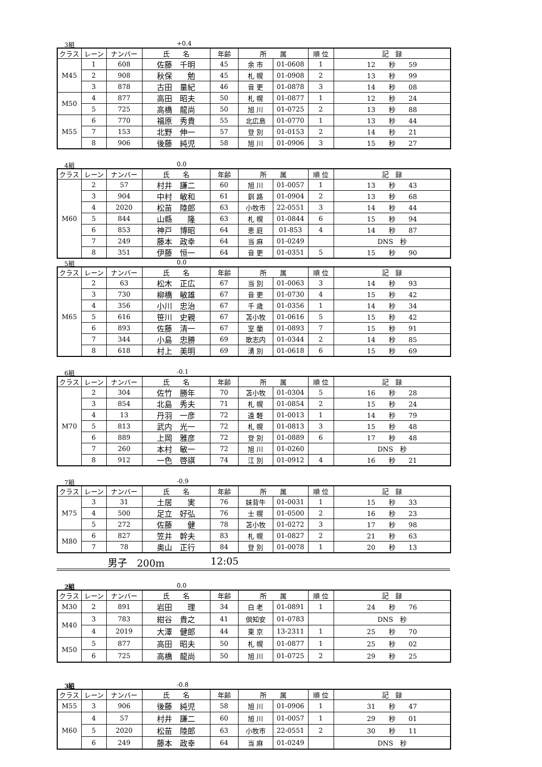3組 +0.4
| クラス | レーン | ナンバー | 氏 名 | 年齢 | 所 属 | | 順 位 | 記 録 |
| --- | --- | --- | --- | --- | --- | --- | --- | --- |
| M45 | 1 | 608 | 佐藤 千明 | 45 | 余 市 | 01-0608 | 1 | 12 秒 59 |
| | 2 | 908 | 秋保 勉 | 45 | 札 幌 | 01-0908 | 2 | 13 秒 99 |
| | 3 | 878 | 古田 量紀 | 46 | 音 更 | 01-0878 | 3 | 14 秒 08 |
| M50 | 4 | 877 | 高田 昭夫 | 50 | 札 幌 | 01-0877 | 1 | 12 秒 24 |
| | 5 | 725 | 高橋 龍尚 | 50 | 旭 川 | 01-0725 | 2 | 13 秒 88 |
| M55 | 6 | 770 | 福原 秀貴 | 55 | 北広島 | 01-0770 | 1 | 13 秒 44 |
| | 7 | 153 | 北野 伸一 | 57 | 登 別 | 01-0153 | 2 | 14 秒 21 |
| | 8 | 906 | 後藤 純児 | 58 | 旭 川 | 01-0906 | 3 | 15 秒 27 |
4組 0.0
| クラス | レーン | ナンバー | 氏 名 | 年齢 | 所 属 | | 順 位 | 記 録 |
| --- | --- | --- | --- | --- | --- | --- | --- | --- |
| M60 | 2 | 57 | 村井 謙二 | 60 | 旭 川 | 01-0057 | 1 | 13 秒 43 |
| | 3 | 904 | 中村 敏和 | 61 | 釧 路 | 01-0904 | 2 | 13 秒 68 |
| | 4 | 2020 | 松苗 陸郎 | 63 | 小牧市 | 22-0551 | 3 | 14 秒 44 |
| | 5 | 844 | 山縣 隆 | 63 | 札 幌 | 01-0844 | 6 | 15 秒 94 |
| | 6 | 853 | 神戸 博昭 | 64 | 恵 庭 | 01-853 | 4 | 14 秒 87 |
| | 7 | 249 | 藤本 政幸 | 64 | 当 麻 | 01-0249 | | DNS 秒 |
| | 8 | 351 | 伊藤 恒一 | 64 | 音 更 | 01-0351 | 5 | 15 秒 90 |
5組 0.0
| クラス | レーン | ナンバー | 氏 名 | 年齢 | 所 属 | | 順 位 | 記 録 |
| --- | --- | --- | --- | --- | --- | --- | --- | --- |
| M65 | 2 | 63 | 松木 正広 | 67 | 当 別 | 01-0063 | 3 | 14 秒 93 |
| | 3 | 730 | 柳橋 敏雄 | 67 | 音 更 | 01-0730 | 4 | 15 秒 42 |
| | 4 | 356 | 小川 忠治 | 67 | 千 歳 | 01-0356 | 1 | 14 秒 34 |
| | 5 | 616 | 笹川 史親 | 67 | 苫小牧 | 01-0616 | 5 | 15 秒 42 |
| | 6 | 893 | 佐藤 清一 | 67 | 室 蘭 | 01-0893 | 7 | 15 秒 91 |
| | 7 | 344 | 小島 忠勝 | 69 | 歌志内 | 01-0344 | 2 | 14 秒 85 |
| | 8 | 618 | 村上 美明 | 69 | 湧 別 | 01-0618 | 6 | 15 秒 69 |
6組 -0.1
| クラス | レーン | ナンバー | 氏 名 | 年齢 | 所 属 | | 順 位 | 記 録 |
| --- | --- | --- | --- | --- | --- | --- | --- | --- |
| M70 | 2 | 304 | 佐竹 勝年 | 70 | 苫小牧 | 01-0304 | 5 | 16 秒 28 |
| | 3 | 854 | 北島 秀夫 | 71 | 札 幌 | 01-0854 | 2 | 15 秒 24 |
| | 4 | 13 | 丹羽 一彦 | 72 | 遠 軽 | 01-0013 | 1 | 14 秒 79 |
| | 5 | 813 | 武内 光一 | 72 | 札 幌 | 01-0813 | 3 | 15 秒 48 |
| | 6 | 889 | 上岡 雅彦 | 72 | 登 別 | 01-0889 | 6 | 17 秒 48 |
| | 7 | 260 | 本村 敏一 | 72 | 旭 川 | 01-0260 | | DNS 秒 |
| | 8 | 912 | 一色 啓祺 | 74 | 江 別 | 01-0912 | 4 | 16 秒 21 |
7組 -0.9
| クラス | レーン | ナンバー | 氏 名 | 年齢 | 所 属 | | 順 位 | 記 録 |
| --- | --- | --- | --- | --- | --- | --- | --- | --- |
| M75 | 3 | 31 | 土居 実 | 76 | 妹背牛 | 01-0031 | 1 | 15 秒 33 |
| | 4 | 500 | 足立 好弘 | 76 | 士 幌 | 01-0500 | 2 | 16 秒 23 |
| | 5 | 272 | 佐藤 健 | 78 | 苫小牧 | 01-0272 | 3 | 17 秒 98 |
| M80 | 6 | 827 | 笠井 幹夫 | 83 | 札 幌 | 01-0827 | 2 | 21 秒 63 |
| | 7 | 78 | 奥山 正行 | 84 | 登 別 | 01-0078 | 1 | 20 秒 13 |
男子　200m 12:05
2組 0.0
| クラス | レーン | ナンバー | 氏 名 | 年齢 | 所 属 | | 順 位 | 記 録 |
| --- | --- | --- | --- | --- | --- | --- | --- | --- |
| M30 | 2 | 891 | 岩田 理 | 34 | 白 老 | 01-0891 | 1 | 24 秒 76 |
| M40 | 3 | 783 | 紺谷 貴之 | 41 | 倶知安 | 01-0783 | | DNS 秒 |
| | 4 | 2019 | 大澤 健郎 | 44 | 東 京 | 13-2311 | 1 | 25 秒 70 |
| M50 | 5 | 877 | 高田 昭夫 | 50 | 札 幌 | 01-0877 | 1 | 25 秒 02 |
| | 6 | 725 | 高橋 龍尚 | 50 | 旭 川 | 01-0725 | 2 | 29 秒 25 |
3組 -0.8
| クラス | レーン | ナンバー | 氏 名 | 年齢 | 所 属 | | 順 位 | 記 録 |
| --- | --- | --- | --- | --- | --- | --- | --- | --- |
| M55 | 3 | 906 | 後藤 純児 | 58 | 旭 川 | 01-0906 | 1 | 31 秒 47 |
| M60 | 4 | 57 | 村井 謙二 | 60 | 旭 川 | 01-0057 | 1 | 29 秒 01 |
| | 5 | 2020 | 松苗 陸郎 | 63 | 小牧市 | 22-0551 | 2 | 30 秒 11 |
| | 6 | 249 | 藤本 政幸 | 64 | 当 麻 | 01-0249 | | DNS 秒 |